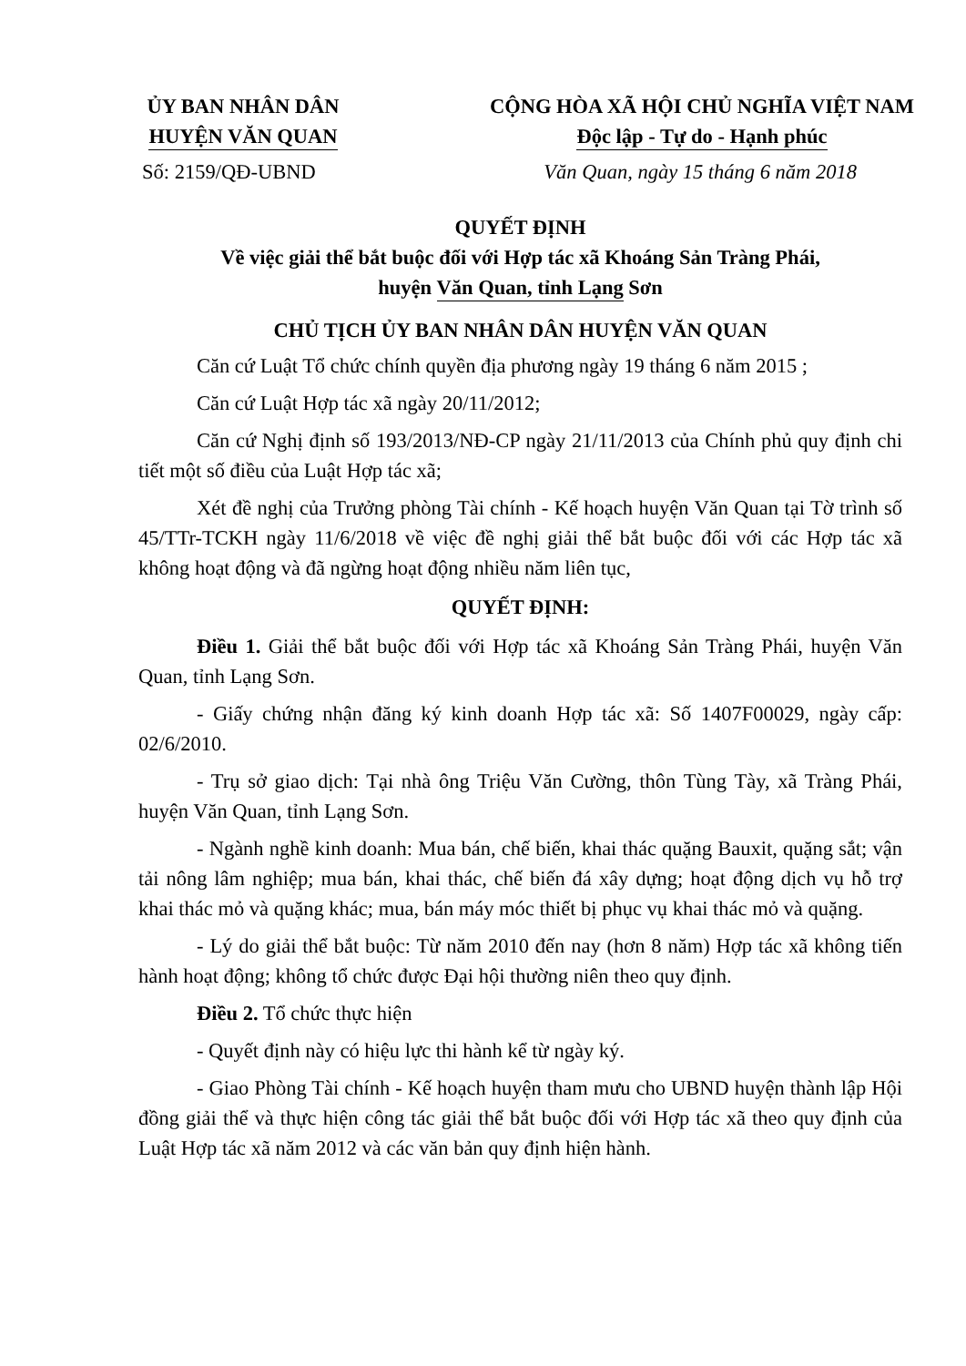ỦY BAN NHÂN DÂN
HUYỆN VĂN QUAN
CỘNG HÒA XÃ HỘI CHỦ NGHĨA VIỆT NAM
Độc lập - Tự do - Hạnh phúc
Số: 2159/QĐ-UBND Văn Quan, ngày 15 tháng 6 năm 2018
QUYẾT ĐỊNH
Về việc giải thể bắt buộc đối với Hợp tác xã Khoáng Sản Tràng Phái,
huyện Văn Quan, tỉnh Lạng Sơn
CHỦ TỊCH ỦY BAN NHÂN DÂN HUYỆN VĂN QUAN
Căn cứ Luật Tổ chức chính quyền địa phương ngày 19 tháng 6 năm 2015 ;
Căn cứ Luật Hợp tác xã ngày 20/11/2012;
Căn cứ Nghị định số 193/2013/NĐ-CP ngày 21/11/2013 của Chính phủ quy định chi tiết một số điều của Luật Hợp tác xã;
Xét đề nghị của Trưởng phòng Tài chính - Kế hoạch huyện Văn Quan tại Tờ trình số 45/TTr-TCKH ngày 11/6/2018 về việc đề nghị giải thể bắt buộc đối với các Hợp tác xã không hoạt động và đã ngừng hoạt động nhiều năm liên tục,
QUYẾT ĐỊNH:
Điều 1. Giải thể bắt buộc đối với Hợp tác xã Khoáng Sản Tràng Phái, huyện Văn Quan, tỉnh Lạng Sơn.
- Giấy chứng nhận đăng ký kinh doanh Hợp tác xã: Số 1407F00029, ngày cấp: 02/6/2010.
- Trụ sở giao dịch: Tại nhà ông Triệu Văn Cường, thôn Tùng Tày, xã Tràng Phái, huyện Văn Quan, tỉnh Lạng Sơn.
- Ngành nghề kinh doanh: Mua bán, chế biến, khai thác quặng Bauxit, quặng sắt; vận tải nông lâm nghiệp; mua bán, khai thác, chế biến đá xây dựng; hoạt động dịch vụ hỗ trợ khai thác mỏ và quặng khác; mua, bán máy móc thiết bị phục vụ khai thác mỏ và quặng.
- Lý do giải thể bắt buộc: Từ năm 2010 đến nay (hơn 8 năm) Hợp tác xã không tiến hành hoạt động; không tổ chức được Đại hội thường niên theo quy định.
Điều 2. Tổ chức thực hiện
- Quyết định này có hiệu lực thi hành kể từ ngày ký.
- Giao Phòng Tài chính - Kế hoạch huyện tham mưu cho UBND huyện thành lập Hội đồng giải thể và thực hiện công tác giải thể bắt buộc đối với Hợp tác xã theo quy định của Luật Hợp tác xã năm 2012 và các văn bản quy định hiện hành.